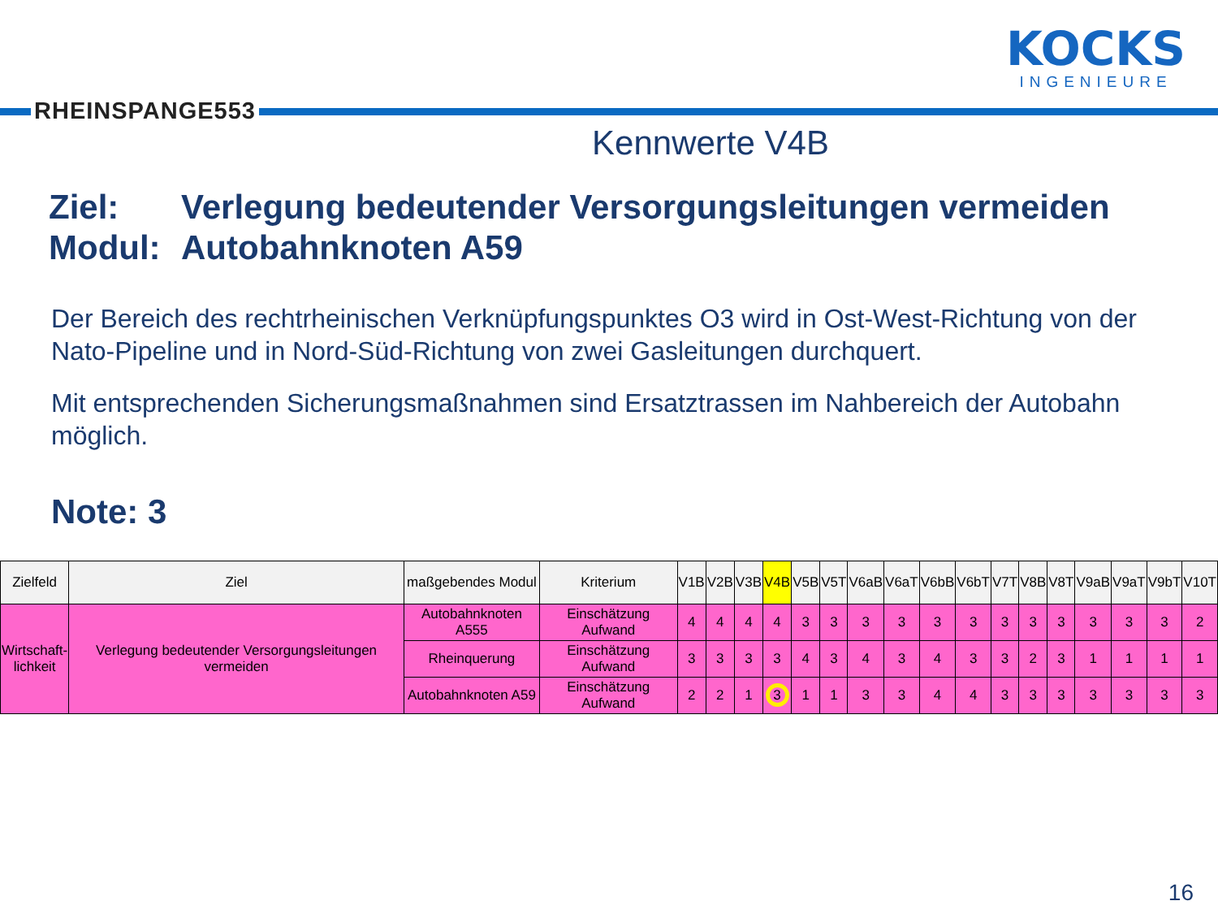RHEINSPANGE553
KOCKS
INGENIEURE
Kennwerte V4B
Ziel: Verlegung bedeutender Versorgungsleitungen vermeiden
Modul: Autobahnknoten A59
Der Bereich des rechtrheinischen Verknüpfungspunktes O3 wird in Ost-West-Richtung von der Nato-Pipeline und in Nord-Süd-Richtung von zwei Gasleitungen durchquert.
Mit entsprechenden Sicherungsmaßnahmen sind Ersatztrassen im Nahbereich der Autobahn möglich.
Note: 3
| Zielfeld | Ziel | maßgebendes Modul | Kriterium | V1B | V2B | V3B | V4B | V5B | V5T | V6aB | V6aT | V6bB | V6bT | V7T | V8B | V8T | V9aB | V9aT | V9bT | V10T |
| --- | --- | --- | --- | --- | --- | --- | --- | --- | --- | --- | --- | --- | --- | --- | --- | --- | --- | --- | --- | --- |
| Wirtschaft- lichkeit | Verlegung bedeutender Versorgungsleitungen vermeiden | Autobahnknoten A555 | Einschätzung Aufwand | 4 | 4 | 4 | 4 | 3 | 3 | 3 | 3 | 3 | 3 | 3 | 3 | 3 | 3 | 3 | 3 | 2 |
| | | Rheinquerung | Einschätzung Aufwand | 3 | 3 | 3 | 3 | 4 | 3 | 4 | 3 | 4 | 3 | 3 | 2 | 3 | 1 | 1 | 1 | 1 |
| | | Autobahnknoten A59 | Einschätzung Aufwand | 2 | 2 | 1 | 3 | 1 | 1 | 3 | 3 | 4 | 4 | 3 | 3 | 3 | 3 | 3 | 3 | 3 |
16